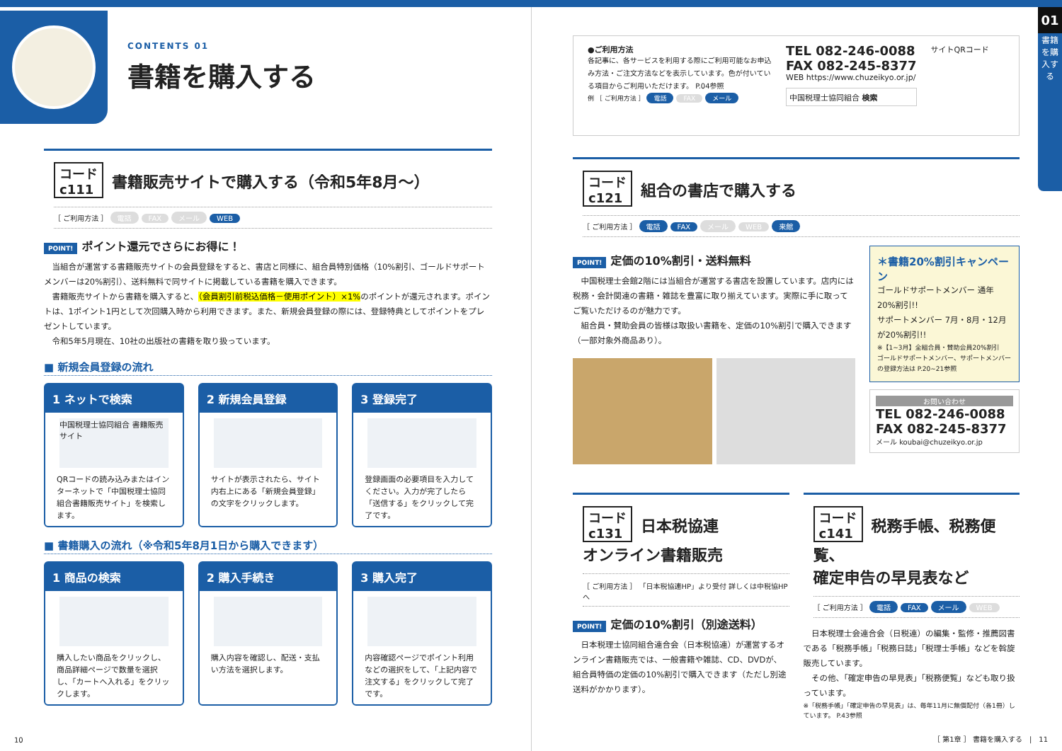CONTENTS 01
書籍を購入する
コード
c111
書籍販売サイトで購入する（令和5年8月～）
［ ご利用方法 ］ 電話 FAX メール WEB
POINT! ポイント還元でさらにお得に！
　当組合が運営する書籍販売サイトの会員登録をすると、書店と同様に、組合員特別価格（10%割引、ゴールドサポートメンバーは20%割引）、送料無料で同サイトに掲載している書籍を購入できます。
　書籍販売サイトから書籍を購入すると、（会員割引前税込価格－使用ポイント）×1%のポイントが還元されます。ポイントは、1ポイント1円として次回購入時から利用できます。また、新規会員登録の際には、登録特典としてポイントをプレゼントしています。
　令和5年5月現在、10社の出版社の書籍を取り扱っています。
■ 新規会員登録の流れ
1 ネットで検索
中国税理士協同組合 書籍販売サイト
QRコードの読み込みまたはインターネットで「中国税理士協同組合書籍販売サイト」を検索します。
2 新規会員登録
サイトが表示されたら、サイト内右上にある「新規会員登録」の文字をクリックします。
3 登録完了
登録画面の必要項目を入力してください。入力が完了したら「送信する」をクリックして完了です。
■ 書籍購入の流れ（※令和5年8月1日から購入できます）
1 商品の検索
購入したい商品をクリックし、商品詳細ページで数量を選択し、「カートへ入れる」をクリックします。
2 購入手続き
購入内容を確認し、配送・支払い方法を選択します。
3 購入完了
内容確認ページでポイント利用などの選択をして、「上記内容で注文する」をクリックして完了です。
10
●ご利用方法
各記事に、各サービスを利用する際にご利用可能なお申込み方法・ご注文方法などを表示しています。色が付いている項目からご利用いただけます。 P.04参照
例 ［ ご利用方法 ］ 電話 FAX メール
TEL 082-246-0088
FAX 082-245-8377
WEB https://www.chuzeikyo.or.jp/
中国税理士協同組合 検索
サイトQRコード
コード
c121
組合の書店で購入する
［ ご利用方法 ］ 電話 FAX メール WEB 来館
POINT! 定価の10%割引・送料無料
　中国税理士会館2階には当組合が運営する書店を設置しています。店内には税務・会計関連の書籍・雑誌を豊富に取り揃えています。実際に手に取ってご覧いただけるのが魅力です。
　組合員・賛助会員の皆様は取扱い書籍を、定価の10%割引で購入できます（一部対象外商品あり）。
＊書籍20%割引キャンペーン
ゴールドサポートメンバー 通年20%割引!!
サポートメンバー 7月・8月・12月が20%割引!!
※【1~3月】全組合員・賛助会員20%割引
ゴールドサポートメンバー、サポートメンバーの登録方法は P.20~21参照
お問い合わせ
TEL 082-246-0088
FAX 082-245-8377
メール koubai@chuzeikyo.or.jp
コード
c131
日本税協連
オンライン書籍販売
［ ご利用方法 ］ 「日本税協連HP」より受付 詳しくは中税協HPへ
POINT! 定価の10%割引（別途送料）
　日本税理士協同組合連合会（日本税協連）が運営するオンライン書籍販売では、一般書籍や雑誌、CD、DVDが、組合員特価の定価の10%割引で購入できます（ただし別途送料がかかります）。
コード
c141
税務手帳、税務便覧、
確定申告の早見表など
［ ご利用方法 ］ 電話 FAX メール WEB
　日本税理士会連合会（日税連）の編集・監修・推薦図書である「税務手帳」「税務日誌」「税理士手帳」などを斡旋販売しています。
　その他、「確定申告の早見表」「税務便覧」なども取り扱っています。
※「税務手帳」「確定申告の早見表」は、毎年11月に無償配付（各1冊）しています。 P.43参照
01
書籍を購入する
［ 第1章 ］ 書籍を購入する　|　11